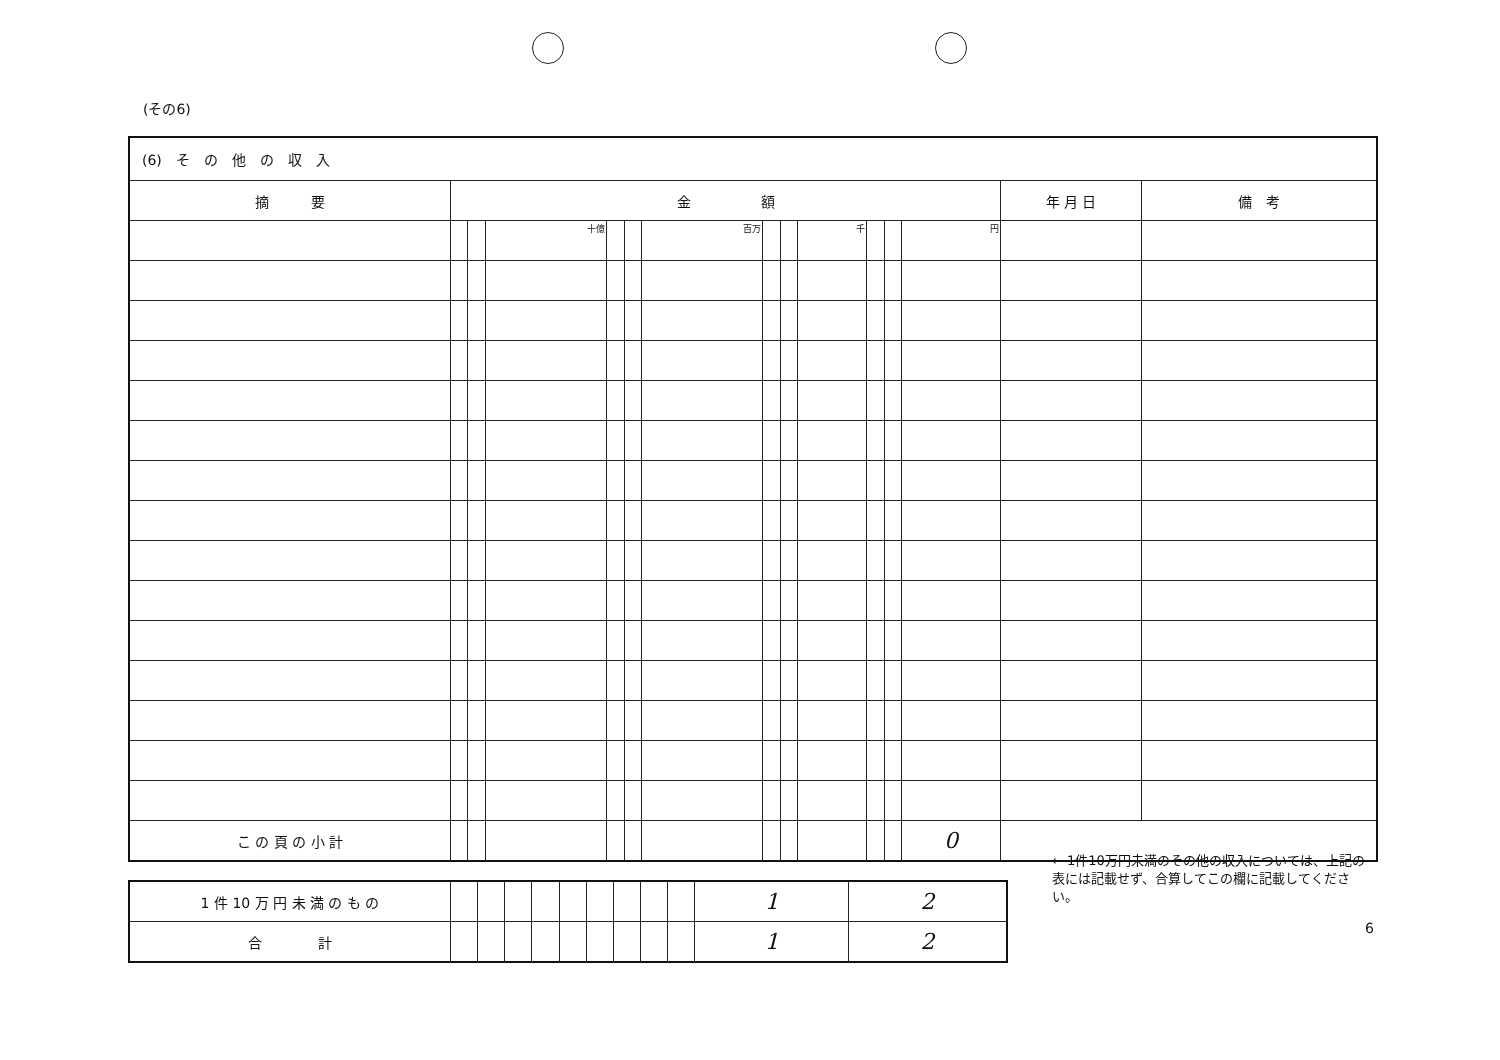(その6)
| (6) そ の 他 の 収 入 | | | | | | | | | | | | | | |
| 摘 要 | 金 額 | | | | | | | | | | | | 年 月 日 | 備 考 |
| | | | 十億 | | | 百万 | | | 千 | | | 円 | | |
| こ の 頁 の 小 計 | | | | | | | | | | | | 0 | | |
| 1 件 10 万 円 未 満 の も の | | | | | | | | | | 1 | 2 |
| 合 計 | | | | | | | | | | 1 | 2 |
← 1件10万円未満のその他の収入については、上記の表には記載せず、合算してこの欄に記載してください。
6